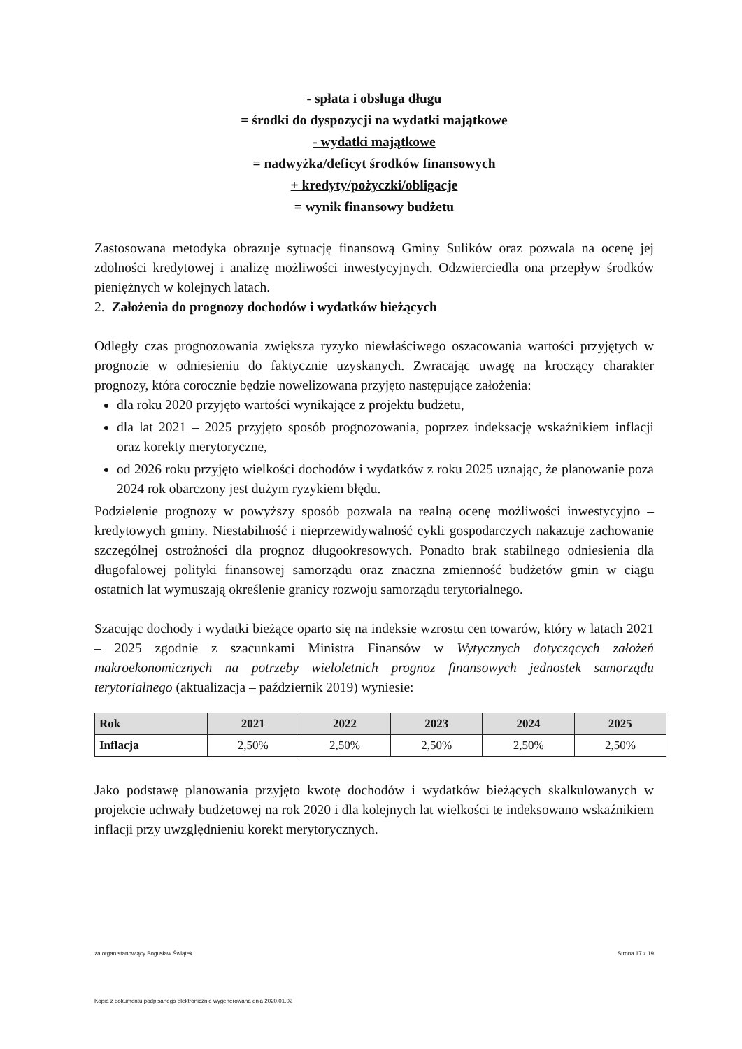- spłata i obsługa długu
= środki do dyspozycji na wydatki majątkowe
- wydatki majątkowe
= nadwyżka/deficyt środków finansowych
+ kredyty/pożyczki/obligacje
= wynik finansowy budżetu
Zastosowana metodyka obrazuje sytuację finansową Gminy Sulików oraz pozwala na ocenę jej zdolności kredytowej i analizę możliwości inwestycyjnych. Odzwierciedla ona przepływ środków pieniężnych w kolejnych latach.
2. Założenia do prognozy dochodów i wydatków bieżących
Odległy czas prognozowania zwiększa ryzyko niewłaściwego oszacowania wartości przyjętych w prognozie w odniesieniu do faktycznie uzyskanych. Zwracając uwagę na kroczący charakter prognozy, która corocznie będzie nowelizowana przyjęto następujące założenia:
dla roku 2020 przyjęto wartości wynikające z projektu budżetu,
dla lat 2021 – 2025 przyjęto sposób prognozowania, poprzez indeksację wskaźnikiem inflacji oraz korekty merytoryczne,
od 2026 roku przyjęto wielkości dochodów i wydatków z roku 2025 uznając, że planowanie poza 2024 rok obarczony jest dużym ryzykiem błędu.
Podzielenie prognozy w powyższy sposób pozwala na realną ocenę możliwości inwestycyjno – kredytowych gminy. Niestabilność i nieprzewidywalność cykli gospodarczych nakazuje zachowanie szczególnej ostrożności dla prognoz długookresowych. Ponadto brak stabilnego odniesienia dla długofalowej polityki finansowej samorządu oraz znaczna zmienność budżetów gmin w ciągu ostatnich lat wymuszają określenie granicy rozwoju samorządu terytorialnego.
Szacując dochody i wydatki bieżące oparto się na indeksie wzrostu cen towarów, który w latach 2021 – 2025 zgodnie z szacunkami Ministra Finansów w Wytycznych dotyczących założeń makroekonomicznych na potrzeby wieloletnich prognoz finansowych jednostek samorządu terytorialnego (aktualizacja – październik 2019) wyniesie:
| Rok | 2021 | 2022 | 2023 | 2024 | 2025 |
| --- | --- | --- | --- | --- | --- |
| Inflacja | 2,50% | 2,50% | 2,50% | 2,50% | 2,50% |
Jako podstawę planowania przyjęto kwotę dochodów i wydatków bieżących skalkulowanych w projekcie uchwały budżetowej na rok 2020 i dla kolejnych lat wielkości te indeksowano wskaźnikiem inflacji przy uwzględnieniu korekt merytorycznych.
za organ stanowiący Bogusław Świątek Strona 17 z 19
Kopia z dokumentu podpisanego elektronicznie wygenerowana dnia 2020.01.02